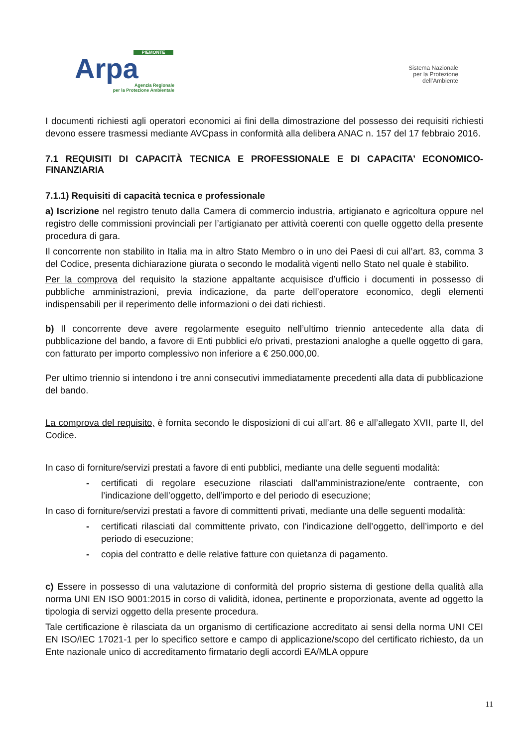PIEMONTE
Arpa
Agenzia Regionale
per la Protezione Ambientale
Sistema Nazionale
per la Protezione
dell’Ambiente
I documenti richiesti agli operatori economici ai fini della dimostrazione del possesso dei requisiti richiesti devono essere trasmessi mediante AVCpass in conformità alla delibera ANAC n. 157 del 17 febbraio 2016.
7.1 REQUISITI DI CAPACITÀ TECNICA E PROFESSIONALE E DI CAPACITA’ ECONOMICO-FINANZIARIA
7.1.1) Requisiti di capacità tecnica e professionale
a) Iscrizione nel registro tenuto dalla Camera di commercio industria, artigianato e agricoltura oppure nel registro delle commissioni provinciali per l’artigianato per attività coerenti con quelle oggetto della presente procedura di gara.
Il concorrente non stabilito in Italia ma in altro Stato Membro o in uno dei Paesi di cui all’art. 83, comma 3 del Codice, presenta dichiarazione giurata o secondo le modalità vigenti nello Stato nel quale è stabilito.
Per la comprova del requisito la stazione appaltante acquisisce d’ufficio i documenti in possesso di pubbliche amministrazioni, previa indicazione, da parte dell’operatore economico, degli elementi indispensabili per il reperimento delle informazioni o dei dati richiesti.
b) Il concorrente deve avere regolarmente eseguito nell’ultimo triennio antecedente alla data di pubblicazione del bando, a favore di Enti pubblici e/o privati, prestazioni analoghe a quelle oggetto di gara, con fatturato per importo complessivo non inferiore a € 250.000,00.
Per ultimo triennio si intendono i tre anni consecutivi immediatamente precedenti alla data di pubblicazione del bando.
La comprova del requisito, è fornita secondo le disposizioni di cui all’art. 86 e all’allegato XVII, parte II, del Codice.
In caso di forniture/servizi prestati a favore di enti pubblici, mediante una delle seguenti modalità:
- certificati di regolare esecuzione rilasciati dall’amministrazione/ente contraente, con l’indicazione dell’oggetto, dell’importo e del periodo di esecuzione;
In caso di forniture/servizi prestati a favore di committenti privati, mediante una delle seguenti modalità:
- certificati rilasciati dal committente privato, con l’indicazione dell’oggetto, dell’importo e del periodo di esecuzione;
- copia del contratto e delle relative fatture con quietanza di pagamento.
c) Essere in possesso di una valutazione di conformità del proprio sistema di gestione della qualità alla norma UNI EN ISO 9001:2015 in corso di validità, idonea, pertinente e proporzionata, avente ad oggetto la tipologia di servizi oggetto della presente procedura.
Tale certificazione è rilasciata da un organismo di certificazione accreditato ai sensi della norma UNI CEI EN ISO/IEC 17021-1 per lo specifico settore e campo di applicazione/scopo del certificato richiesto, da un Ente nazionale unico di accreditamento firmatario degli accordi EA/MLA oppure
11